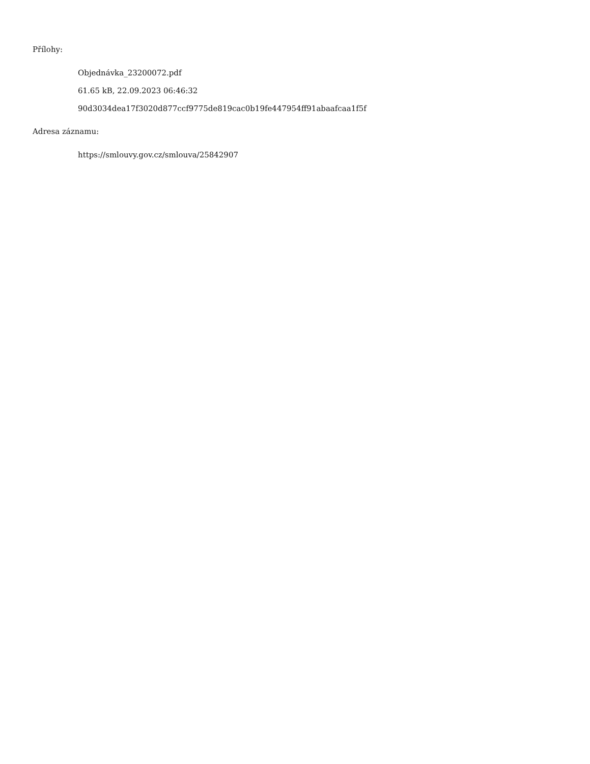Přílohy:
Objednávka_23200072.pdf
61.65 kB, 22.09.2023 06:46:32
90d3034dea17f3020d877ccf9775de819cac0b19fe447954ff91abaafcaa1f5f
Adresa záznamu:
https://smlouvy.gov.cz/smlouva/25842907